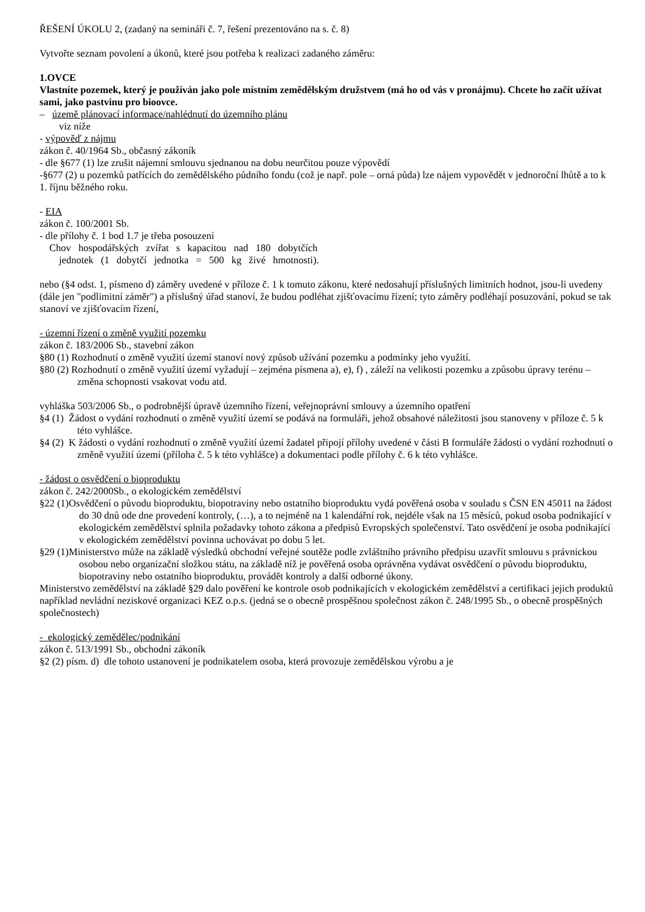ŘEŠENÍ ÚKOLU 2, (zadaný na semináři č. 7, řešení prezentováno na s. č. 8)
Vytvořte seznam povolení a úkonů, které jsou potřeba k realizaci zadaného záměru:
1.OVCE
Vlastníte pozemek, který je používán jako pole místním zemědělským družstvem (má ho od vás v pronájmu). Chcete ho začít užívat sami, jako pastvinu pro bioovce.
– územě plánovací informace/nahlédnutí do územního plánu
viz níže
- výpověď z nájmu
zákon č. 40/1964 Sb., občasný zákoník
- dle §677 (1) lze zrušit nájemní smlouvu sjednanou na dobu neurčitou pouze výpovědí
-§677 (2) u pozemků patřících do zemědělského půdního fondu (což je např. pole – orná půda) lze nájem vypovědět v jednoroční lhůtě a to k 1. říjnu běžného roku.
- EIA
zákon č. 100/2001 Sb.
- dle přílohy č. 1 bod 1.7 je třeba posouzení
Chov hospodářských zvířat s kapacitou nad 180 dobytčích
jednotek (1 dobytčí jednotka = 500 kg živé hmotnosti).
nebo (§4 odst. 1, písmeno d) záměry uvedené v příloze č. 1 k tomuto zákonu, které nedosahují příslušných limitních hodnot, jsou-li uvedeny (dále jen "podlimitní záměr") a příslušný úřad stanoví, že budou podléhat zjišťovacímu řízení; tyto záměry podléhají posuzování, pokud se tak stanoví ve zjišťovacím řízení,
- územní řízení o změně využití pozemku
zákon č. 183/2006 Sb., stavební zákon
§80 (1) Rozhodnutí o změně využití území stanoví nový způsob užívání pozemku a podmínky jeho využití.
§80 (2) Rozhodnutí o změně využití území vyžadují – zejména písmena a), e), f) , záleží na velikosti pozemku a způsobu úpravy terénu – změna schopnosti vsakovat vodu atd.
vyhláška 503/2006 Sb., o podrobnější úpravě územního řízení, veřejnoprávní smlouvy a územního opatření
§4 (1) Žádost o vydání rozhodnutí o změně využití území se podává na formuláři, jehož obsahové náležitosti jsou stanoveny v příloze č. 5 k této vyhlášce.
§4 (2) K žádosti o vydání rozhodnutí o změně využití území žadatel připojí přílohy uvedené v části B formuláře žádosti o vydání rozhodnutí o změně využití území (příloha č. 5 k této vyhlášce) a dokumentaci podle přílohy č. 6 k této vyhlášce.
- žádost o osvědčení o bioproduktu
zákon č. 242/2000Sb., o ekologickém zemědělství
§22 (1)Osvědčení o původu bioproduktu, biopotraviny nebo ostatního bioproduktu vydá pověřená osoba v souladu s ČSN EN 45011 na žádost do 30 dnů ode dne provedení kontroly, (…), a to nejméně na 1 kalendářní rok, nejdéle však na 15 měsíců, pokud osoba podnikající v ekologickém zemědělství splnila požadavky tohoto zákona a předpisů Evropských společenství. Tato osvědčení je osoba podnikající v ekologickém zemědělství povinna uchovávat po dobu 5 let.
§29 (1)Ministerstvo může na základě výsledků obchodní veřejné soutěže podle zvláštního právního předpisu uzavřít smlouvu s právnickou osobou nebo organizační složkou státu, na základě níž je pověřená osoba oprávněna vydávat osvědčení o původu bioproduktu, biopotraviny nebo ostatního bioproduktu, provádět kontroly a další odborné úkony.
Ministerstvo zemědělství na základě §29 dalo pověření ke kontrole osob podnikajících v ekologickém zemědělství a certifikaci jejich produktů například nevládní neziskové organizaci KEZ o.p.s. (jedná se o obecně prospěšnou společnost zákon č. 248/1995 Sb., o obecně prospěšných společnostech)
- ekologický zemědělec/podnikání
zákon č. 513/1991 Sb., obchodní zákoník
§2 (2) písm. d) dle tohoto ustanovení je podnikatelem osoba, která provozuje zemědělskou výrobu a je